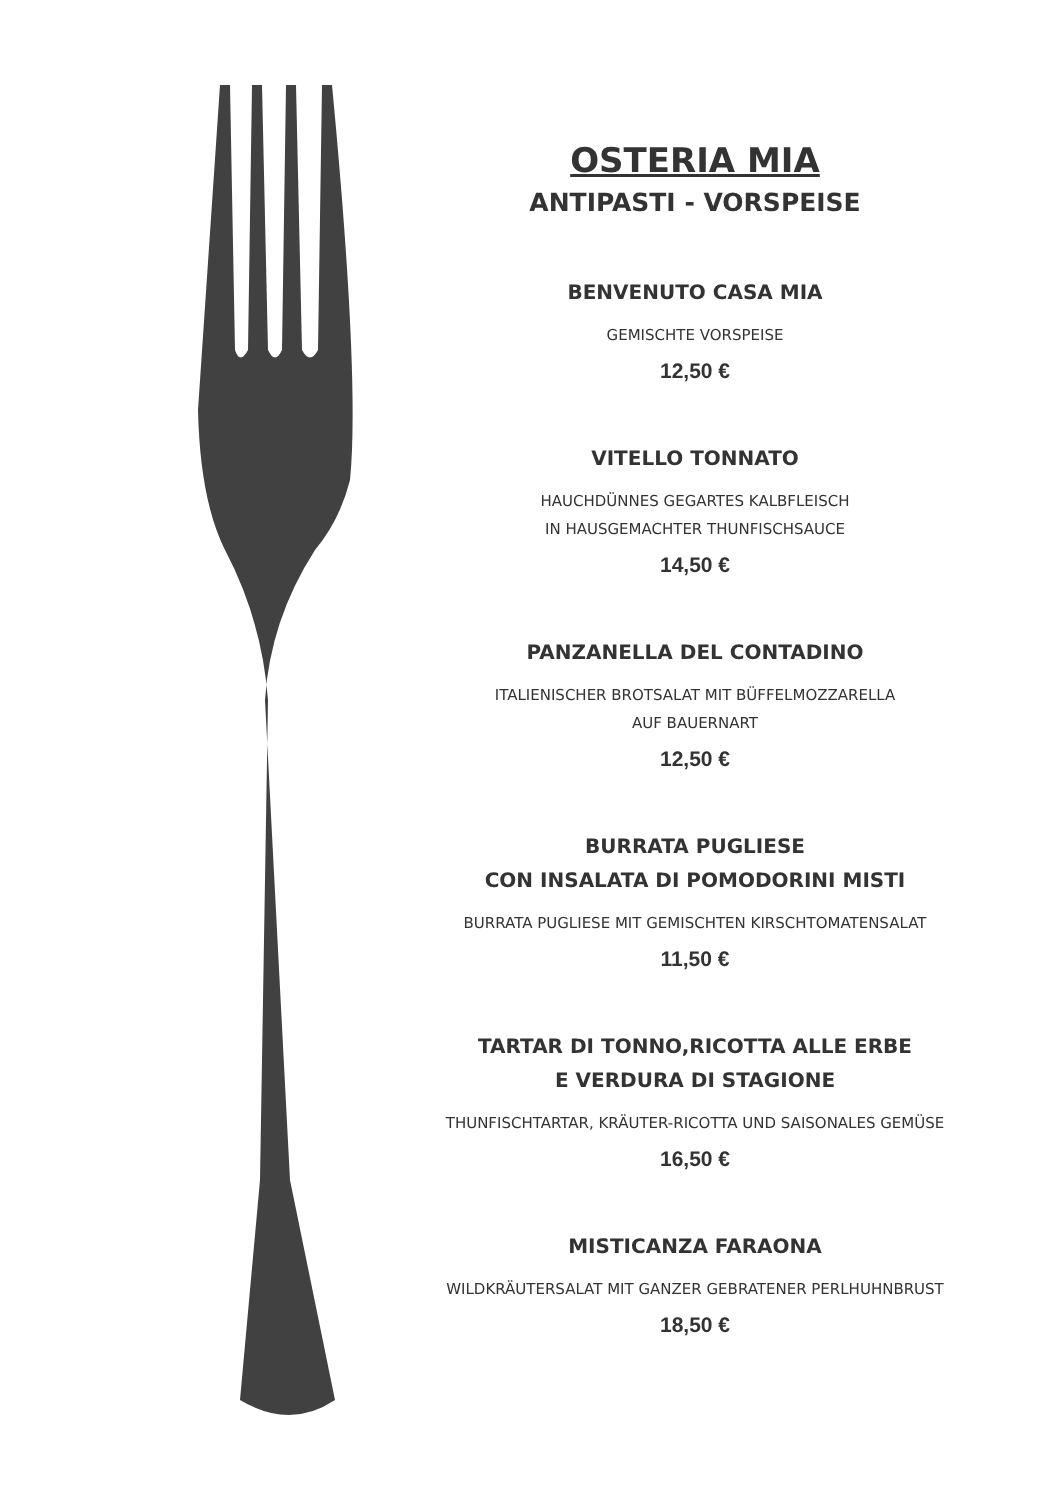OSTERIA MIA
ANTIPASTI - VORSPEISE
BENVENUTO CASA MIA
GEMISCHTE VORSPEISE
12,50 €
VITELLO TONNATO
HAUCHDÜNNES GEGARTES KALBFLEISCH
IN HAUSGEMACHTER THUNFISCHSAUCE
14,50 €
PANZANELLA DEL CONTADINO
ITALIENISCHER BROTSALAT MIT BÜFFELMOZZARELLA
AUF BAUERNART
12,50 €
BURRATA PUGLIESE
CON INSALATA DI POMODORINI MISTI
BURRATA PUGLIESE MIT GEMISCHTEN KIRSCHTOMATENSALAT
11,50 €
TARTAR DI TONNO,RICOTTA ALLE ERBE
E VERDURA DI STAGIONE
THUNFISCHTARTAR, KRÄUTER-RICOTTA UND SAISONALES GEMÜSE
16,50 €
MISTICANZA FARAONA
WILDKRÄUTERSALAT MIT GANZER GEBRATENER PERLHUHNBRUST
18,50 €